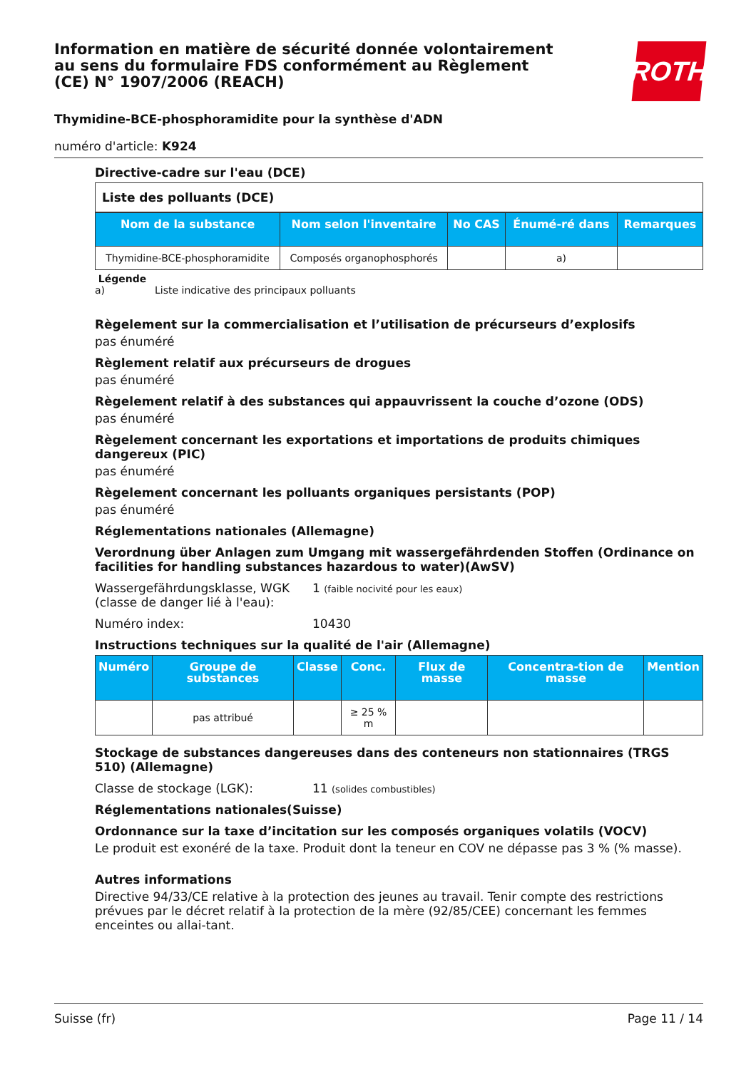Information en matière de sécurité donnée volontairement au sens du formulaire FDS conformément au Règlement (CE) N° 1907/2006 (REACH)
ROTH
Thymidine-BCE-phosphoramidite pour la synthèse d'ADN
numéro d'article: K924
Directive-cadre sur l'eau (DCE)
Liste des polluants (DCE)
| Nom de la substance | Nom selon l'inventaire | No CAS | Énumé-ré dans | Remarques |
| --- | --- | --- | --- | --- |
| Thymidine-BCE-phosphoramidite | Composés organophosphorés | | a) | |
Légende
a) Liste indicative des principaux polluants
Règelement sur la commercialisation et l’utilisation de précurseurs d’explosifs
pas énuméré
Règlement relatif aux précurseurs de drogues
pas énuméré
Règelement relatif à des substances qui appauvrissent la couche d’ozone (ODS)
pas énuméré
Règelement concernant les exportations et importations de produits chimiques dangereux (PIC)
pas énuméré
Règelement concernant les polluants organiques persistants (POP)
pas énuméré
Réglementations nationales (Allemagne)
Verordnung über Anlagen zum Umgang mit wassergefährdenden Stoffen (Ordinance on facilities for handling substances hazardous to water)(AwSV)
Wassergefährdungsklasse, WGK (classe de danger lié à l'eau): 1 (faible nocivité pour les eaux)
Numéro index: 10430
Instructions techniques sur la qualité de l'air (Allemagne)
| Numéro | Groupe de substances | Classe | Conc. | Flux de masse | Concentra-tion de masse | Mention |
| --- | --- | --- | --- | --- | --- | --- |
| | pas attribué | | ≥ 25 % m | | | |
Stockage de substances dangereuses dans des conteneurs non stationnaires (TRGS 510) (Allemagne)
Classe de stockage (LGK): 11 (solides combustibles)
Réglementations nationales(Suisse)
Ordonnance sur la taxe d’incitation sur les composés organiques volatils (VOCV)
Le produit est exonéré de la taxe. Produit dont la teneur en COV ne dépasse pas 3 % (% masse).
Autres informations
Directive 94/33/CE relative à la protection des jeunes au travail. Tenir compte des restrictions prévues par le décret relatif à la protection de la mère (92/85/CEE) concernant les femmes enceintes ou allai-tant.
Suisse (fr) Page 11 / 14